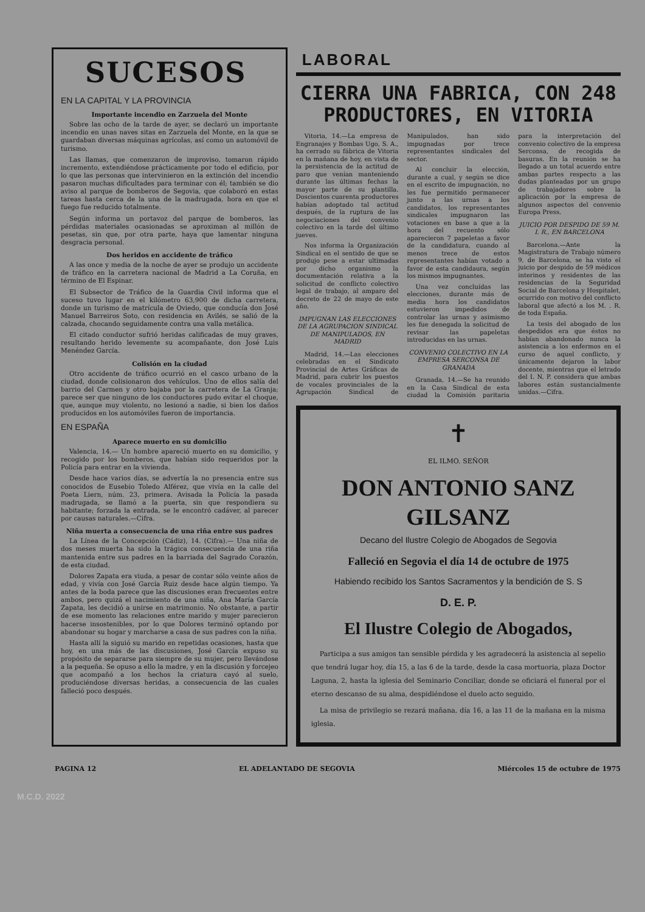SUCESOS
EN LA CAPITAL Y LA PROVINCIA
Importante incendio en Zarzuela del Monte
Sobre las ocho de la tarde de ayer, se declaró un importante incendio en unas naves sitas en Zarzuela del Monte, en la que se guardaban diversas máquinas agrícolas, así como un automóvil de turismo.
Las llamas, que comenzaron de improviso, tomaron rápido incremento, extendiéndose prácticamente por todo el edificio, por lo que las personas que intervinieron en la extinción del incendio pasaron muchas dificultades para terminar con él; también se dio aviso al parque de bomberos de Segovia, que colaboró en estas tareas hasta cerca de la una de la madrugada, hora en que el fuego fue reducido totalmente.
Según informa un portavoz del parque de bomberos, las pérdidas materiales ocasionadas se aproximan al millón de pesetas, sin que, por otra parte, haya que lamentar ninguna desgracia personal.
Dos heridos en accidente de tráfico
A las once y media de la noche de ayer se produjo un accidente de tráfico en la carretera nacional de Madrid a La Coruña, en término de El Espinar.
El Subsector de Tráfico de la Guardia Civil informa que el suceso tuvo lugar en el kilómetro 63,900 de dicha carretera, donde un turismo de matrícula de Oviedo, que conducía don José Manuel Barreiros Soto, con residencia en Avilés, se salió de la calzada, chocando seguidamente contra una valla metálica.
El citado conductor sufrió heridas calificadas de muy graves, resultando herido levemente su acompañante, don José Luis Menéndez García.
Colisión en la ciudad
Otro accidente de tráfico ocurrió en el casco urbano de la ciudad, donde colisionaron dos vehículos. Uno de ellos salía del barrio del Carmen y otro bajaba por la carretera de La Granja; parece ser que ninguno de los conductores pudo evitar el choque, que, aunque muy violento, no lesionó a nadie, si bien los daños producidos en los automóviles fueron de importancia.
EN ESPAÑA
Aparece muerto en su domicilio
Valencia, 14.— Un hombre apareció muerto en su domicilio, y recogido por los bomberos, que habían sido requeridos por la Policía para entrar en la vivienda.
Desde hace varios días, se advertía la no presencia entre sus conocidos de Eusebio Toledo Alférez, que vivía en la calle del Poeta Liern, núm. 23, primera. Avisada la Policía la pasada madrugada, se llamó a la puerta, sin que respondiera su habitante; forzada la entrada, se le encontró cadáver, al parecer por causas naturales.—Cifra.
Niña muerta a consecuencia de una riña entre sus padres
La Línea de la Concepción (Cádiz), 14. (Cifra).— Una niña de dos meses muerta ha sido la trágica consecuencia de una riña mantenida entre sus padres en la barriada del Sagrado Corazón, de esta ciudad.
Dolores Zapata era viuda, a pesar de contar sólo veinte años de edad, y vivía con José García Ruiz desde hace algún tiempo. Ya antes de la boda parece que las discusiones eran frecuentes entre ambos, pero quizá el nacimiento de una niña, Ana María García Zapata, les decidió a unirse en matrimonio. No obstante, a partir de ese momento las relaciones entre marido y mujer parecieron hacerse insostenibles, por lo que Dolores terminó optando por abandonar su hogar y marcharse a casa de sus padres con la niña.
Hasta allí la siguió su marido en repetidas ocasiones, hasta que hoy, en una más de las discusiones, José García expuso su propósito de separarse para siempre de su mujer, pero llevándose a la pequeña. Se opuso a ello la madre, y en la discusión y forcejeo que acompañó a los hechos la criatura cayó al suelo, produciéndose diversas heridas, a consecuencia de las cuales falleció poco después.
LABORAL
CIERRA UNA FABRICA, CON 248 PRODUCTORES, EN VITORIA
Vitoria, 14.—La empresa de Engranajes y Bombas Ugo, S. A., ha cerrado su fábrica de Vitoria en la mañana de hoy, en vista de la persistencia de la actitud de paro que venían manteniendo durante las últimas fechas la mayor parte de su plantilla. Doscientos cuarenta productores habían adoptado tal actitud después, de la ruptura de las negociaciones del convenio colectivo en la tarde del último jueves.
Nos informa la Organización Sindical en el sentido de que se produjo pese a estar ultimadas por dicho organismo la documentación relativa a la solicitud de conflicto colectivo legal de trabajo, al amparo del decreto de 22 de mayo de este año.
IMPUGNAN LAS ELECCIONES DE LA AGRUPACION SINDICAL DE MANIPULADOS, EN MADRID
Madrid, 14.—Las elecciones celebradas en el Sindicato Provincial de Artes Gráficas de Madrid, para cubrir los puestos de vocales provinciales de la Agrupación Sindical de Manipulados, han sido impugnadas por trece representantes sindicales del sector.
Al concluir la elección, durante a cual, y según se dice en el escrito de impugnación, no les fue permitido permanecer junto a las urnas a los candidatos, los representantes sindicales impugnaron las votaciones en base a que a la hora del recuento sólo aparecieron 7 papeletas a favor de la candidatura, cuando al menos trece de estos representantes habían votado a favor de esta candidaura, según los mismos impugnantes.
Una vez concluídas las elecciones, durante más de media hora los candidatos estuvieron impedidos de controlar las urnas y asimismo les fue denegada la solicitud de revisar las papeletas introducidas en las urnas.
CONVENIO COLECTIVO EN LA EMPRESA SERCONSA DE GRANADA
Granada, 14.—Se ha reunido en la Casa Sindical de esta ciudad la Comisión paritaria para la interpretación del convenio colectivo de la empresa Serconsa, de recogida de basuras. En la reunión se ha llegado a un total acuerdo entre ambas partes respecto a las dudas planteadas por un grupo de trabajadores sobre la aplicación por la empresa de algunos aspectos del convenio Europa Press.
JUICIO POR DESPIDO DE 59 M. I. R., EN BARCELONA
Barcelona.—Ante la Magistratura de Trabajo número 9, de Barcelona, se ha visto el juicio por despido de 59 médicos interinos y residentes de las residencias de la Seguridad Social de Barcelona y Hospitalet, ocurrido con motivo del conflicto laboral que afectó a los M. . R. de toda España.
La tesis del abogado de los despedidos era que éstos no habían abandonado nunca la asistencia a los enfermos en el curso de aquel conflicto, y únicamente dejaron la labor docente, mientras que el letrado del I. N. P. considera que ambas labores están sustancialmente unidas.—Cifra.
✝
EL ILMO. SEÑOR
DON ANTONIO SANZ GILSANZ
Decano del Ilustre Colegio de Abogados de Segovia
Falleció en Segovia el día 14 de octubre de 1975
Habiendo recibido los Santos Sacramentos y la bendición de S. S
D. E. P.
El Ilustre Colegio de Abogados,
Participa a sus amigos tan sensible pérdida y les agradecerá la asistencia al sepelio que tendrá lugar hoy, día 15, a las 6 de la tarde, desde la casa mortuoria, plaza Doctor Laguna, 2, hasta la iglesia del Seminario Conciliar, donde se oficiará el funeral por el eterno descanso de su alma, despidiéndose el duelo acto seguido.
La misa de privilegio se rezará mañana, día 16, a las 11 de la mañana en la misma iglesia.
PAGINA 12 EL ADELANTADO DE SEGOVIA Miércoles 15 de octubre de 1975
M.C.D. 2022